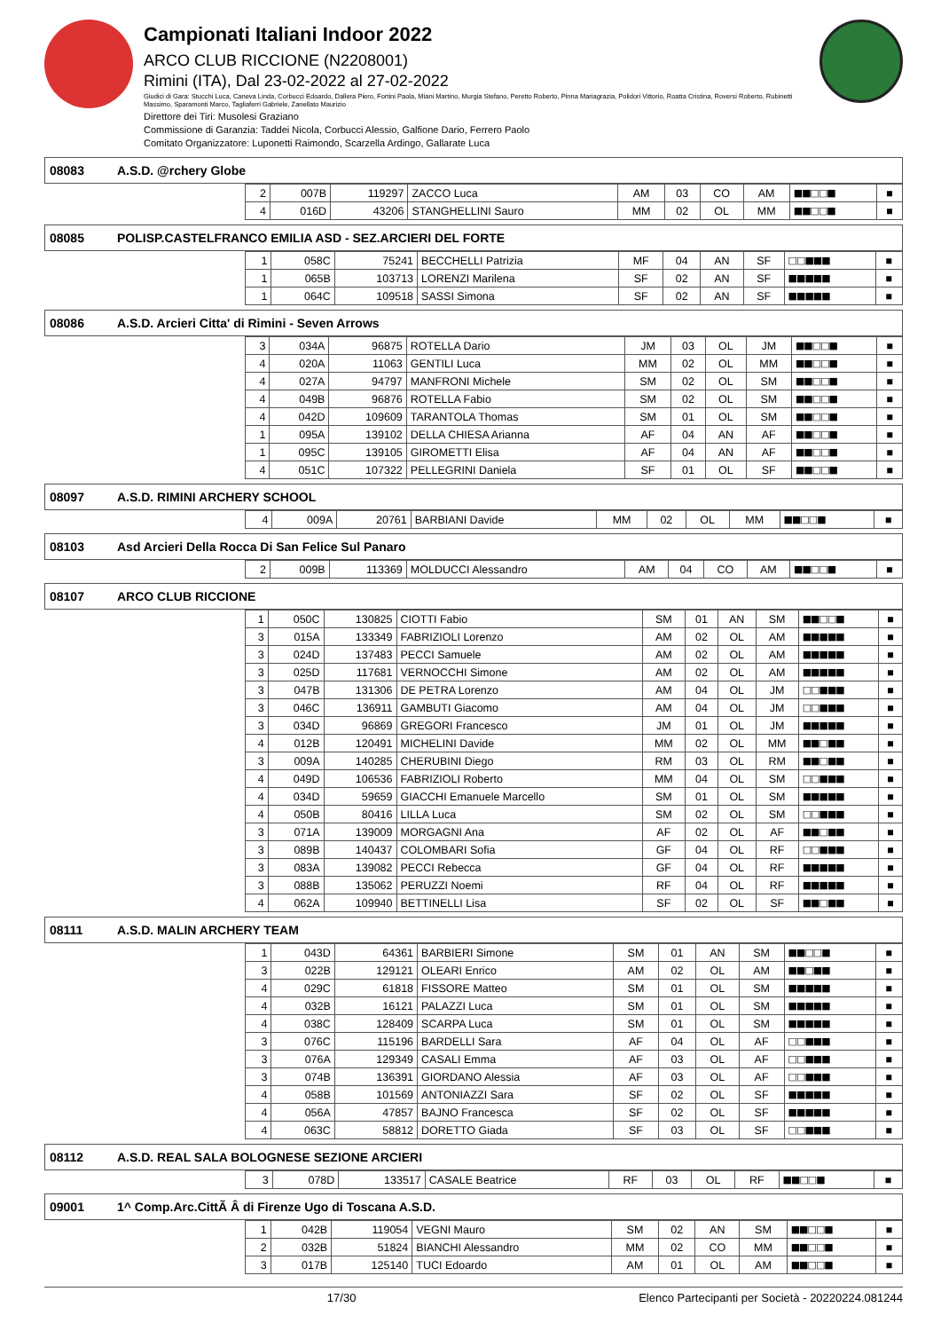Campionati Italiani Indoor 2022
ARCO CLUB RICCIONE (N2208001)
Rimini (ITA), Dal 23-02-2022 al 27-02-2022
Giudici di Gara: Stucchi Luca, Caneva Linda, Corbucci Edoardo, Dallera Piero, Fortini Paola, Miani Martino, Murgia Stefano, Peretto Roberto, Pinna Mariagrazia, Polidori Vittorio, Roatta Cristina, Roversi Roberto, Rubinetti Massimo, Sparamonti Marco, Tagliaferri Gabriele, Zanellato Maurizio
Direttore dei Tiri: Musolesi Graziano
Commissione di Garanzia: Taddei Nicola, Corbucci Alessio, Galfione Dario, Ferrero Paolo
Comitato Organizzatore: Luponetti Raimondo, Scarzella Ardingo, Gallarate Luca
08083 A.S.D. @rchery Globe
| 2 | 007B | 119297 | ZACCO Luca | AM | 03 | CO | AM | ■■□□■ | ■ |
| 4 | 016D | 43206 | STANGHELLINI Sauro | MM | 02 | OL | MM | ■■□□■ | ■ |
08085 POLISP.CASTELFRANCO EMILIA ASD - SEZ.ARCIERI DEL FORTE
| 1 | 058C | 75241 | BECCHELLI Patrizia | MF | 04 | AN | SF | □□■■■ | ■ |
| 1 | 065B | 103713 | LORENZI Marilena | SF | 02 | AN | SF | ■■■■■ | ■ |
| 1 | 064C | 109518 | SASSI Simona | SF | 02 | AN | SF | ■■■■■ | ■ |
08086 A.S.D. Arcieri Citta' di Rimini - Seven Arrows
| 3 | 034A | 96875 | ROTELLA Dario | JM | 03 | OL | JM | ■■□□■ | ■ |
| 4 | 020A | 11063 | GENTILI Luca | MM | 02 | OL | MM | ■■□□■ | ■ |
| 4 | 027A | 94797 | MANFRONI Michele | SM | 02 | OL | SM | ■■□□■ | ■ |
| 4 | 049B | 96876 | ROTELLA Fabio | SM | 02 | OL | SM | ■■□□■ | ■ |
| 4 | 042D | 109609 | TARANTOLA Thomas | SM | 01 | OL | SM | ■■□□■ | ■ |
| 1 | 095A | 139102 | DELLA CHIESA Arianna | AF | 04 | AN | AF | ■■□□■ | ■ |
| 1 | 095C | 139105 | GIROMETTI Elisa | AF | 04 | AN | AF | ■■□□■ | ■ |
| 4 | 051C | 107322 | PELLEGRINI Daniela | SF | 01 | OL | SF | ■■□□■ | ■ |
08097 A.S.D. RIMINI ARCHERY SCHOOL
| 4 | 009A | 20761 | BARBIANI Davide | MM | 02 | OL | MM | ■■□□■ | ■ |
08103 Asd Arcieri Della Rocca Di San Felice Sul Panaro
| 2 | 009B | 113369 | MOLDUCCI Alessandro | AM | 04 | CO | AM | ■■□□■ | ■ |
08107 ARCO CLUB RICCIONE
| 1 | 050C | 130825 | CIOTTI Fabio | SM | 01 | AN | SM | ■■□□■ | ■ |
| 3 | 015A | 133349 | FABRIZIOLI Lorenzo | AM | 02 | OL | AM | ■■■■■ | ■ |
| 3 | 024D | 137483 | PECCI Samuele | AM | 02 | OL | AM | ■■■■■ | ■ |
| 3 | 025D | 117681 | VERNOCCHI Simone | AM | 02 | OL | AM | ■■■■■ | ■ |
| 3 | 047B | 131306 | DE PETRA Lorenzo | AM | 04 | OL | JM | □□■■■ | ■ |
| 3 | 046C | 136911 | GAMBUTI Giacomo | AM | 04 | OL | JM | □□■■■ | ■ |
| 3 | 034D | 96869 | GREGORI Francesco | JM | 01 | OL | JM | ■■■■■ | ■ |
| 4 | 012B | 120491 | MICHELINI Davide | MM | 02 | OL | MM | ■■□■■ | ■ |
| 3 | 009A | 140285 | CHERUBINI Diego | RM | 03 | OL | RM | ■■□■■ | ■ |
| 4 | 049D | 106536 | FABRIZIOLI Roberto | MM | 04 | OL | SM | □□■■■ | ■ |
| 4 | 034D | 59659 | GIACCHI Emanuele Marcello | SM | 01 | OL | SM | ■■■■■ | ■ |
| 4 | 050B | 80416 | LILLA Luca | SM | 02 | OL | SM | □□■■■ | ■ |
| 3 | 071A | 139009 | MORGAGNI Ana | AF | 02 | OL | AF | ■■□■■ | ■ |
| 3 | 089B | 140437 | COLOMBARI Sofia | GF | 04 | OL | RF | □□■■■ | ■ |
| 3 | 083A | 139082 | PECCI Rebecca | GF | 04 | OL | RF | ■■■■■ | ■ |
| 3 | 088B | 135062 | PERUZZI Noemi | RF | 04 | OL | RF | ■■■■■ | ■ |
| 4 | 062A | 109940 | BETTINELLI Lisa | SF | 02 | OL | SF | ■■□■■ | ■ |
08111 A.S.D. MALIN ARCHERY TEAM
| 1 | 043D | 64361 | BARBIERI Simone | SM | 01 | AN | SM | ■■□□■ | ■ |
| 3 | 022B | 129121 | OLEARI Enrico | AM | 02 | OL | AM | ■■□■■ | ■ |
| 4 | 029C | 61818 | FISSORE Matteo | SM | 01 | OL | SM | ■■■■■ | ■ |
| 4 | 032B | 16121 | PALAZZI Luca | SM | 01 | OL | SM | ■■■■■ | ■ |
| 4 | 038C | 128409 | SCARPA Luca | SM | 01 | OL | SM | ■■■■■ | ■ |
| 3 | 076C | 115196 | BARDELLI Sara | AF | 04 | OL | AF | □□■■■ | ■ |
| 3 | 076A | 129349 | CASALI Emma | AF | 03 | OL | AF | □□■■■ | ■ |
| 3 | 074B | 136391 | GIORDANO Alessia | AF | 03 | OL | AF | □□■■■ | ■ |
| 4 | 058B | 101569 | ANTONIAZZI Sara | SF | 02 | OL | SF | ■■■■■ | ■ |
| 4 | 056A | 47857 | BAJNO Francesca | SF | 02 | OL | SF | ■■■■■ | ■ |
| 4 | 063C | 58812 | DORETTO Giada | SF | 03 | OL | SF | □□■■■ | ■ |
08112 A.S.D. REAL SALA BOLOGNESE SEZIONE ARCIERI
| 3 | 078D | 133517 | CASALE Beatrice | RF | 03 | OL | RF | ■■□□■ | ■ |
09001 1^ Comp.Arc.CittÃ Â di Firenze Ugo di Toscana A.S.D.
| 1 | 042B | 119054 | VEGNI Mauro | SM | 02 | AN | SM | ■■□□■ | ■ |
| 2 | 032B | 51824 | BIANCHI Alessandro | MM | 02 | CO | MM | ■■□□■ | ■ |
| 3 | 017B | 125140 | TUCI Edoardo | AM | 01 | OL | AM | ■■□□■ | ■ |
17/30 Elenco Partecipanti per Società - 20220224.081244